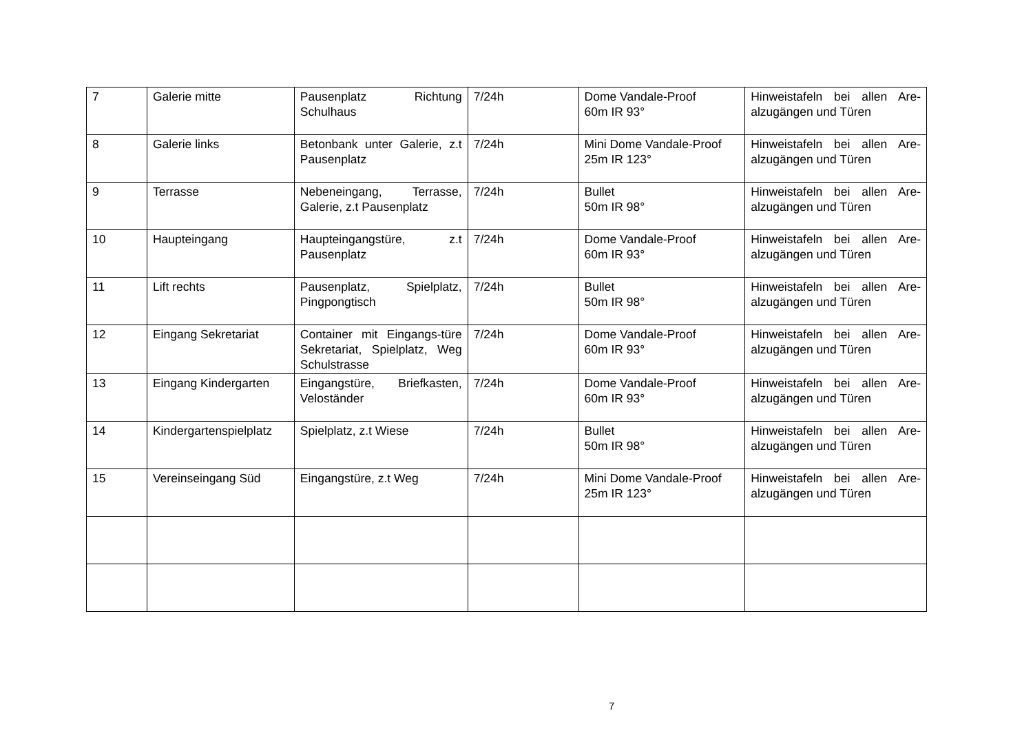| 7 | Galerie mitte | Pausenplatz Richtung Schulhaus | 7/24h | Dome Vandale-Proof 60m IR 93° | Hinweistafeln bei allen Are-alzugängen und Türen |
| 8 | Galerie links | Betonbank unter Galerie, z.t Pausenplatz | 7/24h | Mini Dome Vandale-Proof 25m IR 123° | Hinweistafeln bei allen Are-alzugängen und Türen |
| 9 | Terrasse | Nebeneingang, Terrasse, Galerie, z.t Pausenplatz | 7/24h | Bullet 50m IR 98° | Hinweistafeln bei allen Are-alzugängen und Türen |
| 10 | Haupteingang | Haupteingangstüre, z.t Pausenplatz | 7/24h | Dome Vandale-Proof 60m IR 93° | Hinweistafeln bei allen Are-alzugängen und Türen |
| 11 | Lift rechts | Pausenplatz, Spielplatz, Pingpongtisch | 7/24h | Bullet 50m IR 98° | Hinweistafeln bei allen Are-alzugängen und Türen |
| 12 | Eingang Sekretariat | Container mit Eingangs-türe Sekretariat, Spielplatz, Weg Schulstrasse | 7/24h | Dome Vandale-Proof 60m IR 93° | Hinweistafeln bei allen Are-alzugängen und Türen |
| 13 | Eingang Kindergarten | Eingangstüre, Briefkasten, Veloständer | 7/24h | Dome Vandale-Proof 60m IR 93° | Hinweistafeln bei allen Are-alzugängen und Türen |
| 14 | Kindergartenspielplatz | Spielplatz, z.t Wiese | 7/24h | Bullet 50m IR 98° | Hinweistafeln bei allen Are-alzugängen und Türen |
| 15 | Vereinseingang Süd | Eingangstüre, z.t Weg | 7/24h | Mini Dome Vandale-Proof 25m IR 123° | Hinweistafeln bei allen Are-alzugängen und Türen |
7